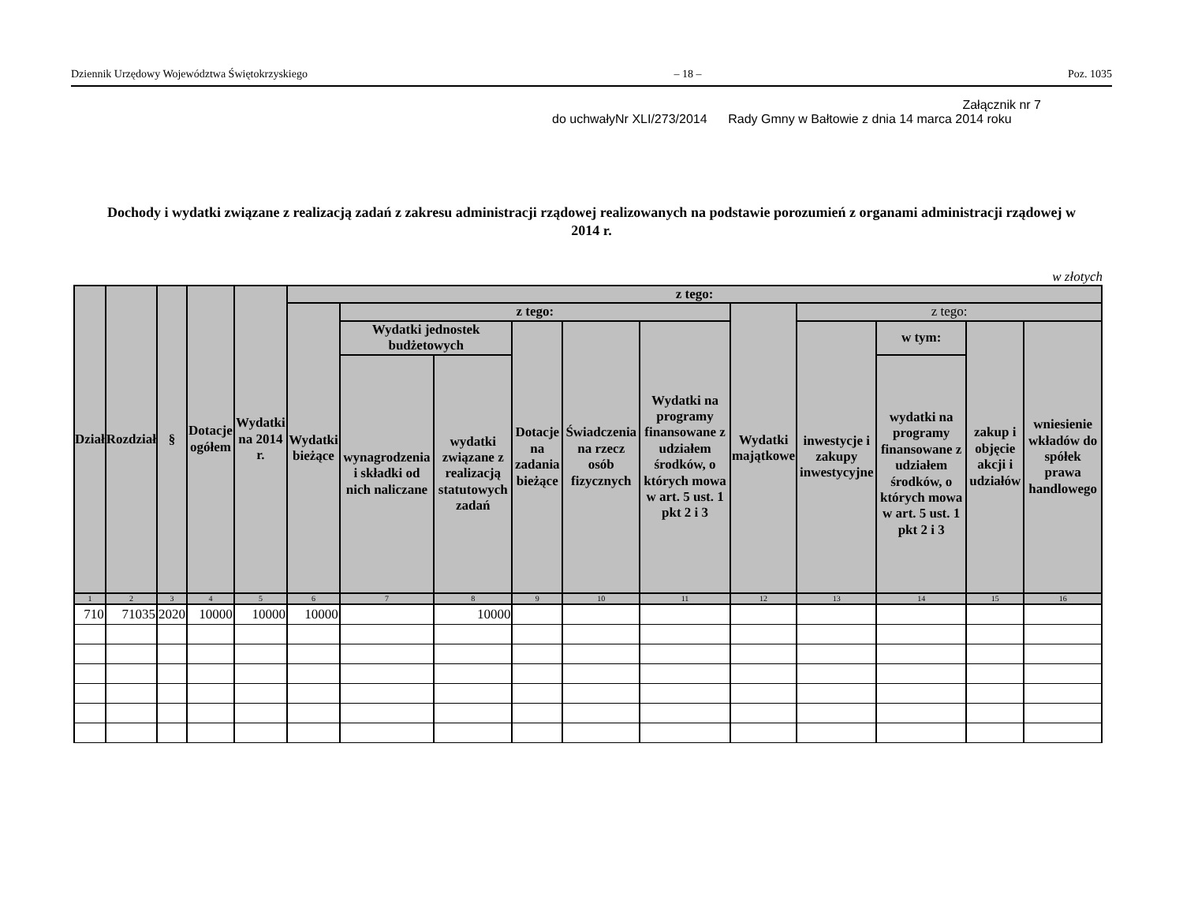Dziennik Urzędowy Województwa Świętokrzyskiego – 18 – Poz. 1035
Załącznik nr 7
do uchwałyNr XLI/273/2014 Rady Gmny w Bałtowie z dnia 14 marca 2014 roku
Dochody i wydatki związane z realizacją zadań z zakresu administracji rządowej realizowanych na podstawie porozumień z organami administracji rządowej w 2014 r.
w złotych
| Dział | Rozdział | § | Dotacje ogółem | Wydatki na 2014 r. | z tego: | | | | | | | | | | |
| --- | --- | --- | --- | --- | --- | --- | --- | --- | --- | --- | --- | --- | --- | --- | --- |
| | | | | | Wydatki bieżące | z tego: | | | | | Wydatki majątkowe | z tego: | | | |
| | | | | | | Wydatki jednostek budżetowych | | Dotacje na zadania bieżące | Świadczenia na rzecz osób fizycznych | Wydatki na programy finansowane z udziałem środków, o których mowa w art. 5 ust. 1 pkt 2 i 3 | | inwestycje i zakupy inwestycyjne | w tym: | zakup i objęcie akcji i udziałów | wniesienie wkładów do spółek prawa handlowego |
| | | | | | | wynagrodzenia i składki od nich naliczane | wydatki związane z realizacją statutowych zadań | | | | | | wydatki na programy finansowane z udziałem środków, o których mowa w art. 5 ust. 1 pkt 2 i 3 | | |
| 1 | 2 | 3 | 4 | 5 | 6 | 7 | 8 | 9 | 10 | 11 | 12 | 13 | 14 | 15 | 16 |
| 710 | 71035 | 2020 | 10000 | 10000 | 10000 | | 10000 | | | | | | | | |